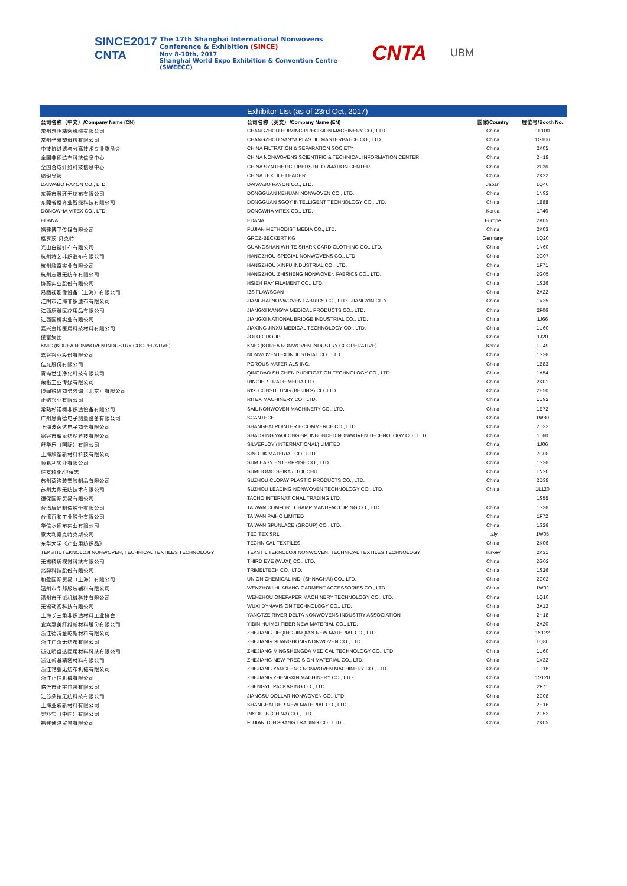SINCE2017
CNTA
The 17th Shanghai International Nonwovens
Conference & Exhibition (SINCE)
Nov 8-10th, 2017
Shanghai World Expo Exhibition & Convention Centre (SWEECC)
CNTA
UBM
| | Exhibitor List (as of 23rd Oct, 2017) | | |
| 公司名称（中文）/Company Name (CN) | 公司名称（英文）/Company Name (EN) | 国家/Country | 展位号/Booth No. |
| 常州惠明精密机械有限公司 | CHANGZHOU HUIMING PRECISION MACHINERY CO., LTD. | China | 1F100 |
| 常州圣雅塑母粒有限公司 | CHANGZHOU SANYA PLASTIC MASTERBATCH CO., LTD. | China | 1G106 |
| 中技协过滤与分离技术专业委员会 | CHINA FILTRATION & SEPARATION SOCIETY | China | 2K05 |
| 全国非织造布科技信息中心 | CHINA NONWOVENS SCIENTIFIC & TECHNICAL INFORMATION CENTER | China | 2H18 |
| 全国合成纤维科技信息中心 | CHINA SYNTHETIC FIBERS INFORMATION CENTER | China | 2F36 |
| 纺织导报 | CHINA TEXTILE LEADER | China | 2K32 |
| DAIWABO RAYON CO., LTD. | DAIWABO RAYON CO., LTD. | Japan | 1Q40 |
| 东莞市科环无纺布有限公司 | DONGGUAN KEHUAN NONWOVEN CO., LTD. | China | 1N92 |
| 东莞省格齐业智能科技有限公司 | DONGGUAN SGQY INTELLIGENT TECHNOLOGY CO., LTD. | China | 1B88 |
| DONGWHA VITEX CO., LTD. | DONGWHA VITEX CO., LTD. | Korea | 1T40 |
| EDANA | EDANA | Europe | 2A05 |
| 福建博卫传媒有限公司 | FUJIAN METHODIST MEDIA CO., LTD. | China | 2K03 |
| 格罗茨-贝克特 | GROZ-BECKERT KG | Germany | 1Q20 |
| 光山白鲨针布有限公司 | GUANGSHAN WHITE SHARK CARD CLOTHING CO., LTD. | China | 1N60 |
| 杭州特艺非织造布有限公司 | HANGZHOU SPECIAL NONWOVENS CO., LTD. | China | 2G07 |
| 杭州欣富实业有限公司 | HANGZHOU XINFU INDUSTRIAL CO., LTD. | China | 1F71 |
| 杭州志晟无纺布有限公司 | HANGZHOU ZHISHENG NONWOVEN FABRICS CO., LTD. | China | 2G05 |
| 协蕊实业股份有限公司 | HSIEH RAY FILAMENT CO., LTD. | China | 1S26 |
| 易图视影像设备（上海）有限公司 | I2S FLAWSCAN | China | 2A22 |
| 江阴市江海非织造布有限公司 | JIANGHAI NONWOVEN FABRICS CO., LTD., JIANGYIN CITY | China | 1V25 |
| 江西康雅医疗用品有限公司 | JIANGXI KANGYA MEDICAL PRODUCTS CO., LTD. | China | 2F06 |
| 江西国桥实业有限公司 | JIANGXI NATIONAL BRIDGE INDUSTRIAL CO., LTD. | China | 1J66 |
| 嘉兴金旭医用科技材料有限公司 | JIAXING JINXU MEDICAL TECHNOLOGY CO., LTD. | China | 1U60 |
| 俊富集团 | JOFO GROUP | China | 1J20 |
| KNIC (KOREA NONWOVEN INDUSTRY COOPERATIVE) | KNIC (KOREA NONWOVEN INDUSTRY COOPERATIVE) | Korea | 1U49 |
| 嘉谷兴业股份有限公司 | NONWOVENTEX INDUSTRIAL CO., LTD. | China | 1S26 |
| 佳允股份有限公司 | POROUS MATERIALS INC. | China | 1B83 |
| 青岛世尘净化科技有限公司 | QINGDAO SHICHEN PURIFICATION TECHNOLOGY CO., LTD. | China | 1A54 |
| 荣格工业传媒有限公司 | RINGIER TRADE MEDIA LTD. | China | 2K01 |
| 博闻锐思商务咨询（北京）有限公司 | RISI CONSULTING (BEIJING) CO.,LTD | China | 2E50 |
| 正纺兴业有限公司 | RITEX MACHINERY CO., LTD. | China | 1U92 |
| 常熟杉诺柯非织造设备有限公司 | SAIL NONWOVEN MACHINERY CO., LTD. | China | 1E72 |
| 广州思肯德电子测量设备有限公司 | SCANTECH | China | 1W80 |
| 上海波茵达电子商务有限公司 | SHANGHAI POINTER E-COMMERCE CO., LTD. | China | 2D32 |
| 绍兴市耀龙纺粘科技有限公司 | SHAOXING YAOLONG SPUNBONDED NONWOVEN TECHNOLOGY CO., LTD. | China | 1T60 |
| 舒华乐（国际）有限公司 | SILVERLOY (INTERNATIONAL) LIMITED | China | 1J06 |
| 上海欣塑新材料科技有限公司 | SINOTIK MATERIAL CO., LTD. | China | 2G08 |
| 顺易利实业有限公司 | SUM EASY ENTERPRISE CO., LTD. | China | 1S26 |
| 住友精化/伊藤忠 | SUMITOMO SEIKA / ITOUCHU | China | 1N20 |
| 苏州荷洛装塑胶制品有限公司 | SUZHOU CLOPAY PLASTIC PRODUCTS CO., LTD. | China | 2D38 |
| 苏州力鼎无纺技术有限公司 | SUZHOU LEADING NONWOVEN TECHNOLOGY CO., LTD. | China | 1L120 |
| 德保国际贸易有限公司 | TACHO INTERNATIONAL TRADING LTD. | | 1S55 |
| 台湾康匠制造股份有限公司 | TAIWAN COMFORT CHAMP MANUFACTURING CO., LTD. | China | 1S26 |
| 台湾百和工业股份有限公司 | TAIWAN PAIHO LIMITED | China | 1F72 |
| 华信水织布实业有限公司 | TAIWAN SPUNLACE (GROUP) CO., LTD. | China | 1S26 |
| 意大利泰克特克斯公司 | TEC TEX SRL | Italy | 1W05 |
| 东华大学《产业用纺织品》 | TECHNICAL TEXTILES | China | 2K06 |
| TEKSTIL TEKNOLOJI NONWOVEN, TECHNICAL TEXTILES TECHNOLOGY | TEKSTIL TEKNOLOJI NONWOVEN, TECHNICAL TEXTILES TECHNOLOGY | Turkey | 2K31 |
| 无锡精质视觉科技有限公司 | THIRD EYE (WUXI) CO., LTD. | China | 2G02 |
| 兆羿科技股份有限公司 | TRIMELTECH CO., LTD. | China | 1S26 |
| 和盈国际贸易（上海）有限公司 | UNION CHEMICAL IND. (SHNAGHAI) CO., LTD. | China | 2C02 |
| 温州市华邦服装辅料有限公司 | WENZHOU HUABANG GARMENT ACCESSORIES CO., LTD. | China | 1W02 |
| 温州市王派机械科技有限公司 | WENZHOU ONEPAPER MACHINERY TECHNOLOGY CO., LTD. | China | 1Q10 |
| 无锡动视科技有限公司 | WUXI DYNAVISION TECHNOLOGY CO., LTD. | China | 2A12 |
| 上海长三角非织造材料工业协会 | YANGTZE RIVER DELTA NONWOVENS INDUSTRY ASSOCIATION | China | 2H18 |
| 宜宾惠美纤维新材料股份有限公司 | YIBIN HUIMEI FIBER NEW MATERIAL CO., LTD. | China | 2A20 |
| 浙江德清金乾新材料有限公司 | ZHEJIANG DEQING JINQIAN NEW MATERIAL CO., LTD. | China | 1S122 |
| 浙江广鸿无纺布有限公司 | ZHEJIANG GUANGHONG NONWOVEN CO., LTD. | China | 1Q80 |
| 浙江明盛达医用材料科技有限公司 | ZHEJIANG MINGSHENGDA MEDICAL TECHNOLOGY CO., LTD. | China | 1U60 |
| 浙江新越精密材料有限公司 | ZHEJIANG NEW PRECISION MATERIAL CO., LTD. | China | 1V32 |
| 浙江艳鹏无纺布机械有限公司 | ZHEJIANG YANGPENG NONWOVEN MACHINERY CO., LTD. | China | 1D16 |
| 浙江正信机械有限公司 | ZHEJIANG ZHENGXIN MACHINERY CO., LTD. | China | 1S120 |
| 临沂市正宇包装有限公司 | ZHENGYU PACKAGING CO., LTD. | China | 2F71 |
| 江苏朵拉无纺科技有限公司 | JIANGSU DOLLAR NONWOVEN CO., LTD. | China | 2C08 |
| 上海亚彩新材料有限公司 | SHANGHAI DER NEW MATERIAL CO., LTD. | China | 2H16 |
| 婴舒宝（中国）有限公司 | INSOFTB (CHINA) CO., LTD. | China | 2C53 |
| 福建通港贸易有限公司 | FUJIAN TONGGANG TRADING CO., LTD. | China | 2K05 |